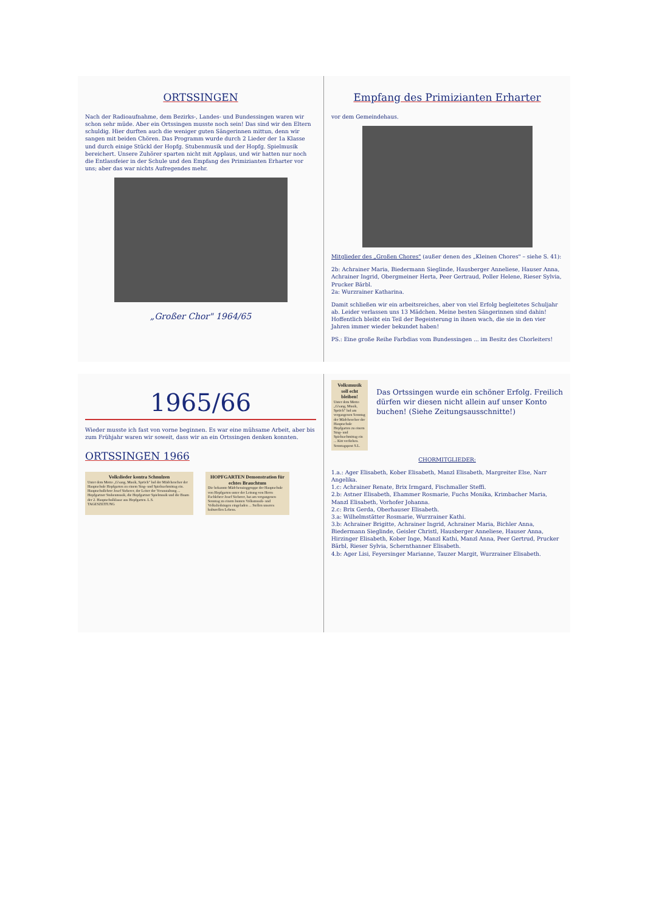ORTSSINGEN
Nach der Radioaufnahme, dem Bezirks-, Landes- und Bundessingen waren wir schon sehr müde. Aber ein Ortssingen musste noch sein! Das sind wir den Eltern schuldig. Hier durften auch die weniger guten Sängerinnen mittun, denn wir sangen mit beiden Chören. Das Programm wurde durch 2 Lieder der 1a Klasse und durch einige Stückl der Hopfg. Stubenmusik und der Hopfg. Spielmusik bereichert. Unsere Zuhörer sparten nicht mit Applaus, und wir hatten nur noch die Entlassfeier in der Schule und den Empfang des Primizianten Erharter vor uns; aber das war nichts Aufregendes mehr.
„Großer Chor" 1964/65
Empfang des Primizianten Erharter
vor dem Gemeindehaus.
Mitglieder des „Großen Chores" (außer denen des „Kleinen Chores" – siehe S. 41):
2b: Achrainer Maria, Biedermann Sieglinde, Hausberger Anneliese, Hauser Anna, Achrainer Ingrid, Obergmeiner Herta, Peer Gertraud, Poller Helene, Rieser Sylvia, Prucker Bärbl.
2a: Wurzrainer Katharina.
Damit schließen wir ein arbeitsreiches, aber von viel Erfolg begleitetes Schuljahr ab. Leider verlassen uns 13 Mädchen. Meine besten Sängerinnen sind dahin! Hoffentlich bleibt ein Teil der Begeisterung in ihnen wach, die sie in den vier Jahren immer wieder bekundet haben!
PS.: Eine große Reihe Farbdias vom Bundessingen ... im Besitz des Chorleiters!
1965/66
Wieder musste ich fast von vorne beginnen. Es war eine mühsame Arbeit, aber bis zum Frühjahr waren wir soweit, dass wir an ein Ortssingen denken konnten.
ORTSSINGEN 1966
Volkslieder kontra Schnulzen
Unter dem Motto „G'sang, Musik, Sprüch" lud der Mädchenchor der Hauptschule Hopfgarten zu einem Sing- und Spielnachmittag ein. Hauptschullehrer Josef Sieberer, der Leiter der Veranstaltung ... Hopfgartner Stubenmusik, die Hopfgartner Spielmusik und die Buam der 2. Hauptschulklasse aus Hopfgarten. L.S.
TAGESZEITUNG
HOPFGARTEN Demonstration für echtes Brauchtum
Die bekannte Mädchensinggruppe der Hauptschule von Hopfgarten unter der Leitung von Herrn Fachlehrer Josef Sieberer, hat am vergangenen Sonntag zu einem bunten Volksmusik- und Volksliedsingen eingeladen ... Stellen unseres kulturellen Lebens.
Volksmusik soll echt bleiben!
Unter dem Motto „G'sang, Musik, Sprüch" lud am vergangenen Sonntag der Mädchenchor der Hauptschule Hopfgarten zu einem Sing- und Spielnachmittag ein ... Kitt verliehen. Sonntagspost S.L.
Das Ortssingen wurde ein schöner Erfolg. Freilich dürfen wir diesen nicht allein auf unser Konto buchen! (Siehe Zeitungsausschnitte!)
CHORMITGLIEDER:
1.a.: Ager Elisabeth, Kober Elisabeth, Manzl Elisabeth, Margreiter Else, Narr Angelika.
1.c: Achrainer Renate, Brix Irmgard, Fischmaller Steffi.
2.b: Astner Elisabeth, Ehammer Rosmarie, Fuchs Monika, Krimbacher Maria, Manzl Elisabeth, Vorhofer Johanna.
2.c: Brix Gerda, Oberhauser Elisabeth.
3.a: Wilhelmstätter Rosmarie, Wurzrainer Kathi.
3.b: Achrainer Brigitte, Achrainer Ingrid, Achrainer Maria, Bichler Anna, Biedermann Sieglinde, Geisler Christl, Hausberger Anneliese, Hauser Anna, Hirzinger Elisabeth, Kober Inge, Manzl Kathi, Manzl Anna, Peer Gertrud, Prucker Bärbl, Rieser Sylvia, Schernthanner Elisabeth.
4.b: Ager Lisi, Feyersinger Marianne, Tauzer Margit, Wurzrainer Elisabeth.